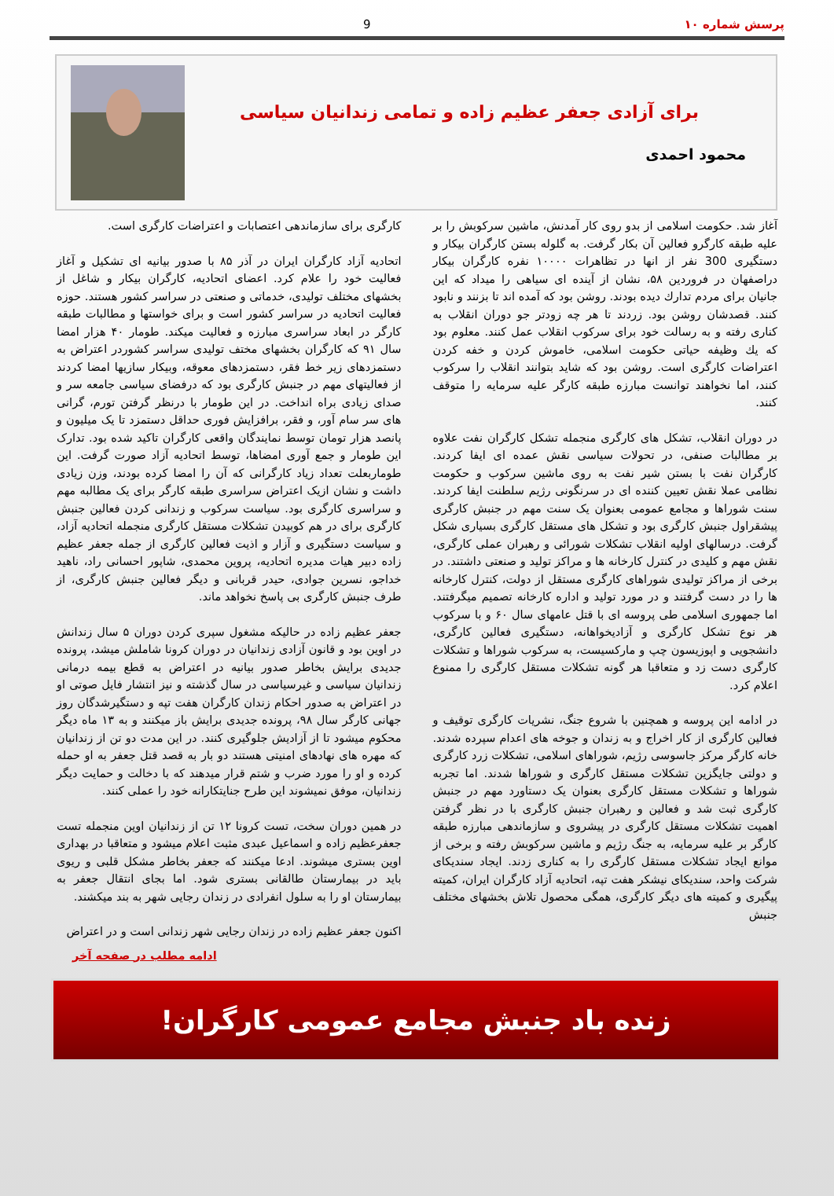پرسش شماره ۱۰ 9
برای آزادی جعفر عظیم زاده و تمامی زندانیان سیاسی
محمود احمدی
آغاز شد. حکومت اسلامی از بدو روی کار آمدنش، ماشین سرکوبش را بر علیه طبقه کارگرو فعالین آن بکار گرفت. به گلوله بستن کارگران بیکار و دستگیری 300 نفر از انها در تظاهرات ۱۰۰۰۰ نفره کارگران بیکار دراصفهان در فروردین ۵۸، نشان از آینده ای سیاهی را میداد که این جانیان برای مردم تدارك دیده بودند. روشن بود که آمده اند تا بزنند و نابود کنند. قصدشان روشن بود. زردند تا هر چه زودتر جو دوران انقلاب به کناری رفته و به رسالت خود برای سرکوب انقلاب عمل کنند. معلوم بود که یك وظیفه حیاتی حکومت اسلامی، خاموش کردن و خفه کردن اعتراضات کارگری است. روشن بود که شاید بتوانند انقلاب را سرکوب کنند، اما نخواهند توانست مبارزه طبقه کارگر علیه سرمایه را متوقف کنند.
در دوران انقلاب، تشکل های کارگری منجمله تشکل کارگران نفت علاوه بر مطالبات صنفی، در تحولات سیاسی نقش عمده ای ایفا کردند. کارگران نفت با بستن شیر نفت به روی ماشین سرکوب و حکومت نظامی عملا نقش تعیین کننده ای در سرنگونی رژیم سلطنت ایفا کردند. سنت شوراها و مجامع عمومی بعنوان یک سنت مهم در جنبش کارگری پیشقراول جنبش کارگری بود و تشکل های مستقل کارگری بسیاری شکل گرفت. درسالهای اولیه انقلاب تشکلات شورائی و رهبران عملی کارگری، نقش مهم و کلیدی در کنترل کارخانه ها و مراکز تولید و صنعتی داشتند. در برخی از مراکز تولیدی شوراهای کارگری مستقل از دولت، کنترل کارخانه ها را در دست گرفتند و در مورد تولید و اداره کارخانه تصمیم میگرفتند. اما جمهوری اسلامی طی پروسه ای با قتل عامهای سال ۶۰ و با سرکوب هر نوع تشکل کارگری و آزادیخواهانه، دستگیری فعالین کارگری، دانشجویی و اپوزیسون چپ و مارکسیست، به سرکوب شوراها و تشکلات کارگری دست زد و متعاقبا هر گونه تشکلات مستقل کارگری را ممنوع اعلام کرد.
در ادامه این پروسه و همچنین با شروع جنگ، نشریات کارگری توقیف و فعالین کارگری از کار اخراج و به زندان و جوخه های اعدام سپرده شدند. خانه کارگر مرکز جاسوسی رژیم، شوراهای اسلامی، تشکلات زرد کارگری و دولتی جایگزین تشکلات مستقل کارگری و شوراها شدند. اما تجربه شوراها و تشکلات مستقل کارگری بعنوان یک دستاورد مهم در جنبش کارگری ثبت شد و فعالین و رهبران جنبش کارگری با در نظر گرفتن اهمیت تشکلات مستقل کارگری در پیشروی و سازماندهی مبارزه طبقه کارگر بر علیه سرمایه، به جنگ رژیم و ماشین سرکوبش رفته و برخی از موانع ایجاد تشکلات مستقل کارگری را به کناری زدند. ایجاد سندیکای شرکت واحد، سندیکای نیشکر هفت تپه، اتحادیه آزاد کارگران ایران، کمیته پیگیری و کمیته های دیگر کارگری، همگی محصول تلاش بخشهای مختلف جنبش
کارگری برای سازماندهی اعتصابات و اعتراضات کارگری است.
اتحادیه آزاد کارگران ایران در آذر ۸۵ با صدور بیانیه ای تشکیل و آغاز فعالیت خود را علام کرد. اعضای اتحادیه، کارگران بیکار و شاغل از بخشهای مختلف تولیدی، خدماتی و صنعتی در سراسر کشور هستند. حوزه فعالیت اتحادیه در سراسر کشور است و برای خواستها و مطالبات طبقه کارگر در ابعاد سراسری مبارزه و فعالیت میکند. طومار ۴۰ هزار امضا سال ۹۱ که کارگران بخشهای مختف تولیدی سراسر کشوردر اعتراض به دستمزدهای زیر خط فقر، دستمزدهای معوقه، وبیکار سازیها امضا کردند از فعالیتهای مهم در جنبش کارگری بود که درفضای سیاسی جامعه سر و صدای زیادی براه انداخت. در این طومار با درنظر گرفتن تورم، گرانی های سر سام آور، و فقر، برافزایش فوری حداقل دستمزد تا یک میلیون و پانصد هزار تومان توسط نمایندگان واقعی کارگران تاکید شده بود. تدارک این طومار و جمع آوری امضاها، توسط اتحادیه آزاد صورت گرفت. این طوماربعلت تعداد زیاد کارگرانی که آن را امضا کرده بودند، وزن زیادی داشت و نشان ازیک اعتراض سراسری طبقه کارگر برای یک مطالبه مهم و سراسری کارگری بود. سیاست سرکوب و زندانی کردن فعالین جنبش کارگری برای در هم کوبیدن تشکلات مستقل کارگری منجمله اتحادیه آزاد، و سیاست دستگیری و آزار و اذیت فعالین کارگری از جمله جعفر عظیم زاده دبیر هیات مدیره اتحادیه، پروین محمدی، شاپور احسانی راد، ناهید خداجو، نسرین جوادی، حیدر قربانی و دیگر فعالین جنبش کارگری، از طرف جنبش کارگری بی پاسخ نخواهد ماند.
جعفر عظیم زاده در حالیکه مشغول سپری کردن دوران ۵ سال زندانش در اوین بود و قانون آزادی زندانیان در دوران کرونا شاملش میشد، پرونده جدیدی برایش بخاطر صدور بیانیه در اعتراض به قطع بیمه درمانی زندانیان سیاسی و غیرسیاسی در سال گذشته و نیز انتشار فایل صوتی او در اعتراض به صدور احکام زندان کارگران هفت تپه و دستگیرشدگان روز جهانی کارگر سال ۹۸، پرونده جدیدی برایش باز میکنند و به ۱۳ ماه دیگر محکوم میشود تا از آزادیش جلوگیری کنند. در این مدت دو تن از زندانیان که مهره های نهادهای امنیتی هستند دو بار به قصد قتل جعفر به او حمله کرده و او را مورد ضرب و شتم قرار میدهند که با دخالت و حمایت دیگر زندانیان، موفق نمیشوند این طرح جنایتکارانه خود را عملی کنند.
در همین دوران سخت، تست کرونا ۱۲ تن از زندانیان اوین منجمله تست جعفرعظیم زاده و اسماعیل عبدی مثبت اعلام میشود و متعاقبا در بهداری اوین بستری میشوند. ادعا میکنند که جعفر بخاطر مشکل قلبی و ریوی باید در بیمارستان طالقانی بستری شود. اما بجای انتقال جعفر به بیمارستان او را به سلول انفرادی در زندان رجایی شهر به بند میکشند.
اکنون جعفر عظیم زاده در زندان رجایی شهر زندانی است و در اعتراض
ادامه مطلب در صفحه آخر
زنده باد جنبش مجامع عمومی کارگران!